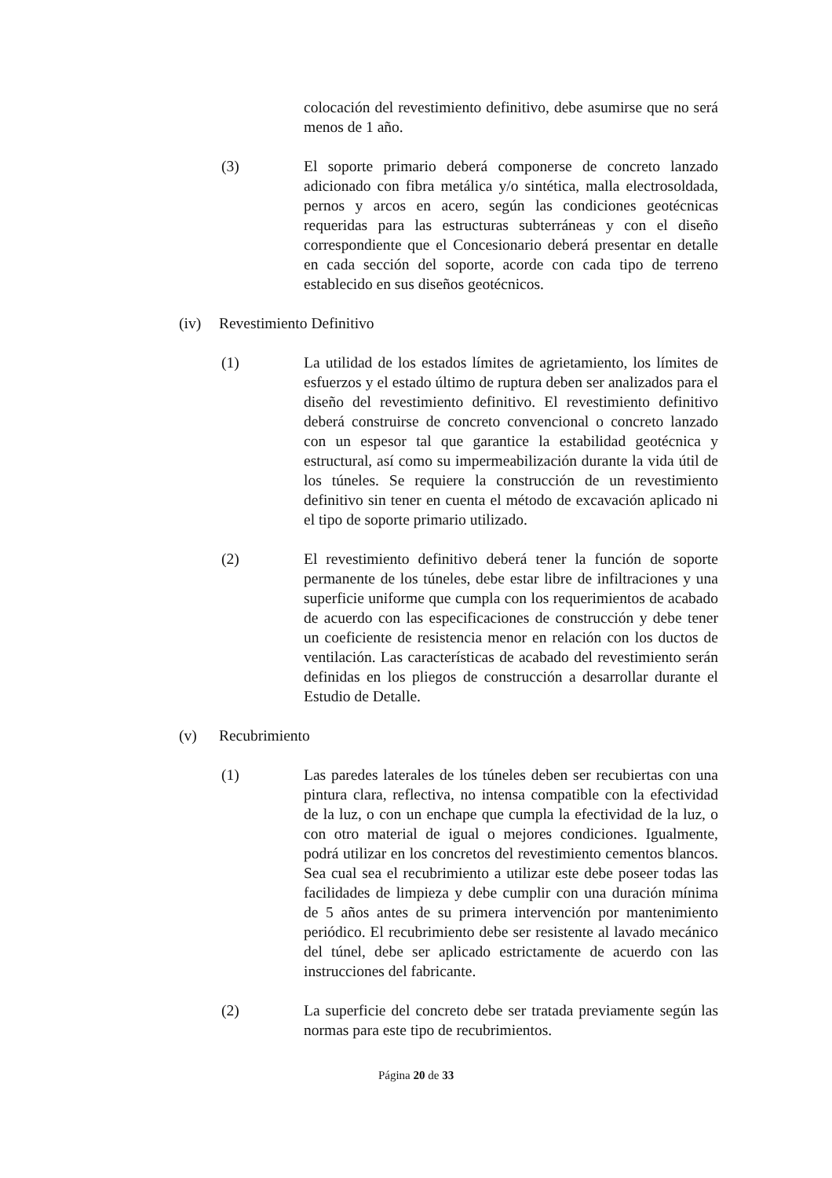colocación del revestimiento definitivo, debe asumirse que no será menos de 1 año.
(3) El soporte primario deberá componerse de concreto lanzado adicionado con fibra metálica y/o sintética, malla electrosoldada, pernos y arcos en acero, según las condiciones geotécnicas requeridas para las estructuras subterráneas y con el diseño correspondiente que el Concesionario deberá presentar en detalle en cada sección del soporte, acorde con cada tipo de terreno establecido en sus diseños geotécnicos.
(iv) Revestimiento Definitivo
(1) La utilidad de los estados límites de agrietamiento, los límites de esfuerzos y el estado último de ruptura deben ser analizados para el diseño del revestimiento definitivo. El revestimiento definitivo deberá construirse de concreto convencional o concreto lanzado con un espesor tal que garantice la estabilidad geotécnica y estructural, así como su impermeabilización durante la vida útil de los túneles. Se requiere la construcción de un revestimiento definitivo sin tener en cuenta el método de excavación aplicado ni el tipo de soporte primario utilizado.
(2) El revestimiento definitivo deberá tener la función de soporte permanente de los túneles, debe estar libre de infiltraciones y una superficie uniforme que cumpla con los requerimientos de acabado de acuerdo con las especificaciones de construcción y debe tener un coeficiente de resistencia menor en relación con los ductos de ventilación. Las características de acabado del revestimiento serán definidas en los pliegos de construcción a desarrollar durante el Estudio de Detalle.
(v) Recubrimiento
(1) Las paredes laterales de los túneles deben ser recubiertas con una pintura clara, reflectiva, no intensa compatible con la efectividad de la luz, o con un enchape que cumpla la efectividad de la luz, o con otro material de igual o mejores condiciones. Igualmente, podrá utilizar en los concretos del revestimiento cementos blancos. Sea cual sea el recubrimiento a utilizar este debe poseer todas las facilidades de limpieza y debe cumplir con una duración mínima de 5 años antes de su primera intervención por mantenimiento periódico. El recubrimiento debe ser resistente al lavado mecánico del túnel, debe ser aplicado estrictamente de acuerdo con las instrucciones del fabricante.
(2) La superficie del concreto debe ser tratada previamente según las normas para este tipo de recubrimientos.
Página 20 de 33